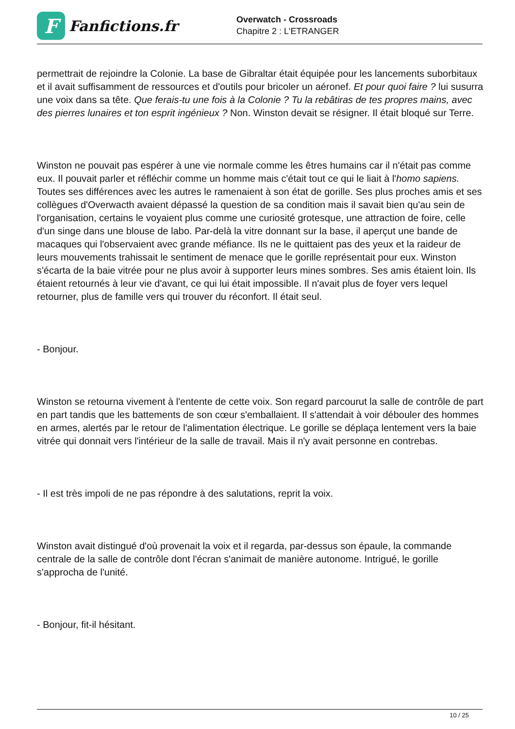F
Fanfictions.fr
Overwatch - Crossroads
Chapitre 2 : L'ETRANGER
permettrait de rejoindre la Colonie. La base de Gibraltar était équipée pour les lancements suborbitaux et il avait suffisamment de ressources et d'outils pour bricoler un aéronef. Et pour quoi faire ? lui susurra une voix dans sa tête. Que ferais-tu une fois à la Colonie ? Tu la rebâtiras de tes propres mains, avec des pierres lunaires et ton esprit ingénieux ? Non. Winston devait se résigner. Il était bloqué sur Terre.
Winston ne pouvait pas espérer à une vie normale comme les êtres humains car il n'était pas comme eux. Il pouvait parler et réfléchir comme un homme mais c'était tout ce qui le liait à l'homo sapiens. Toutes ses différences avec les autres le ramenaient à son état de gorille. Ses plus proches amis et ses collègues d'Overwacth avaient dépassé la question de sa condition mais il savait bien qu'au sein de l'organisation, certains le voyaient plus comme une curiosité grotesque, une attraction de foire, celle d'un singe dans une blouse de labo. Par-delà la vitre donnant sur la base, il aperçut une bande de macaques qui l'observaient avec grande méfiance. Ils ne le quittaient pas des yeux et la raideur de leurs mouvements trahissait le sentiment de menace que le gorille représentait pour eux. Winston s'écarta de la baie vitrée pour ne plus avoir à supporter leurs mines sombres. Ses amis étaient loin. Ils étaient retournés à leur vie d'avant, ce qui lui était impossible. Il n'avait plus de foyer vers lequel retourner, plus de famille vers qui trouver du réconfort. Il était seul.
- Bonjour.
Winston se retourna vivement à l'entente de cette voix. Son regard parcourut la salle de contrôle de part en part tandis que les battements de son cœur s'emballaient. Il s'attendait à voir débouler des hommes en armes, alertés par le retour de l'alimentation électrique. Le gorille se déplaça lentement vers la baie vitrée qui donnait vers l'intérieur de la salle de travail. Mais il n'y avait personne en contrebas.
- Il est très impoli de ne pas répondre à des salutations, reprit la voix.
Winston avait distingué d'où provenait la voix et il regarda, par-dessus son épaule, la commande centrale de la salle de contrôle dont l'écran s'animait de manière autonome. Intrigué, le gorille s'approcha de l'unité.
- Bonjour, fit-il hésitant.
10 / 25